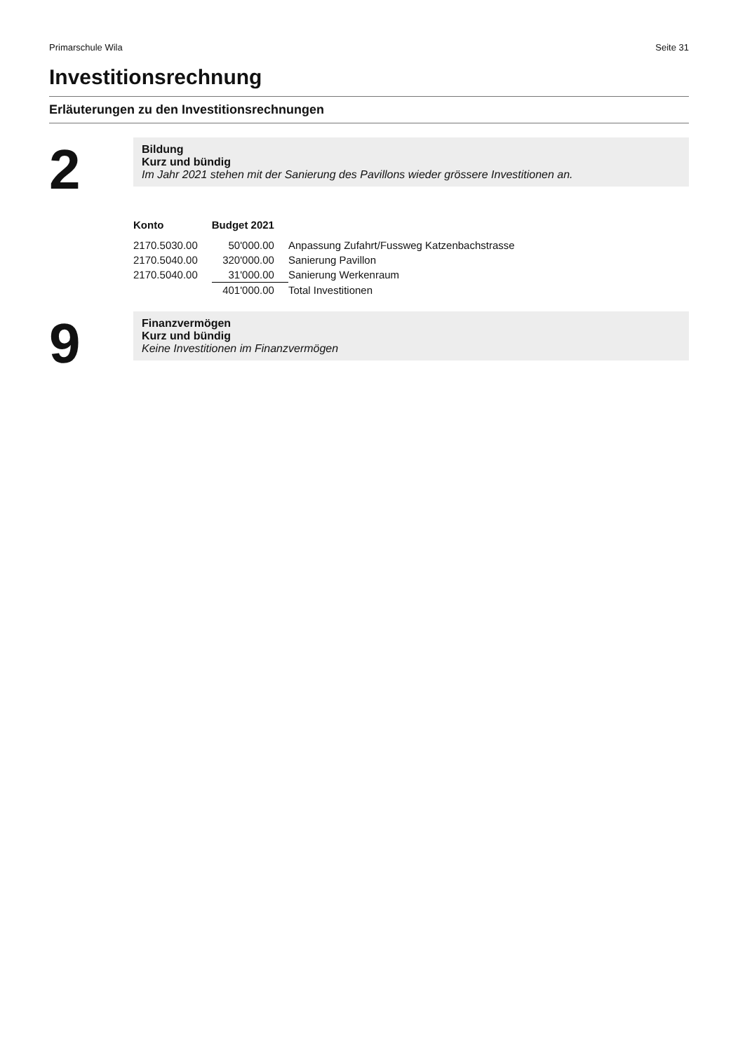Primarschule Wila Seite 31
Investitionsrechnung
Erläuterungen zu den Investitionsrechnungen
2
Bildung
Kurz und bündig
Im Jahr 2021 stehen mit der Sanierung des Pavillons wieder grössere Investitionen an.
| Konto | Budget 2021 | |
| --- | --- | --- |
| 2170.5030.00 | 50'000.00 | Anpassung Zufahrt/Fussweg Katzenbachstrasse |
| 2170.5040.00 | 320'000.00 | Sanierung Pavillon |
| 2170.5040.00 | 31'000.00 | Sanierung Werkenraum |
| | 401'000.00 | Total Investitionen |
9
Finanzvermögen
Kurz und bündig
Keine Investitionen im Finanzvermögen